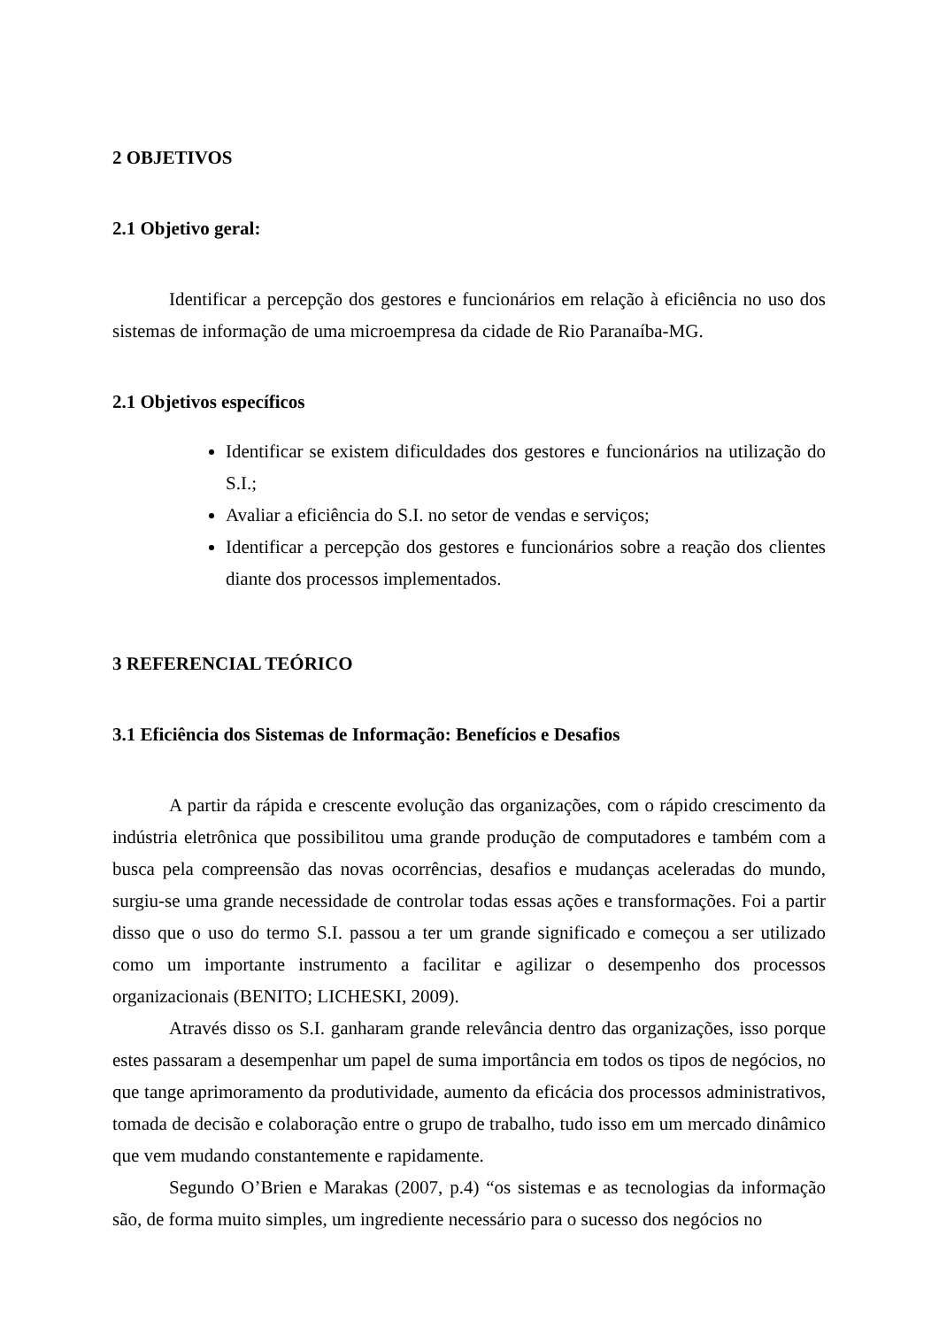2 OBJETIVOS
2.1 Objetivo geral:
Identificar a percepção dos gestores e funcionários em relação à eficiência no uso dos sistemas de informação de uma microempresa da cidade de Rio Paranaíba-MG.
2.1 Objetivos específicos
Identificar se existem dificuldades dos gestores e funcionários na utilização do S.I.;
Avaliar a eficiência do S.I. no setor de vendas e serviços;
Identificar a percepção dos gestores e funcionários sobre a reação dos clientes diante dos processos implementados.
3 REFERENCIAL TEÓRICO
3.1 Eficiência dos Sistemas de Informação: Benefícios e Desafios
A partir da rápida e crescente evolução das organizações, com o rápido crescimento da indústria eletrônica que possibilitou uma grande produção de computadores e também com a busca pela compreensão das novas ocorrências, desafios e mudanças aceleradas do mundo, surgiu-se uma grande necessidade de controlar todas essas ações e transformações. Foi a partir disso que o uso do termo S.I. passou a ter um grande significado e começou a ser utilizado como um importante instrumento a facilitar e agilizar o desempenho dos processos organizacionais (BENITO; LICHESKI, 2009).
Através disso os S.I. ganharam grande relevância dentro das organizações, isso porque estes passaram a desempenhar um papel de suma importância em todos os tipos de negócios, no que tange aprimoramento da produtividade, aumento da eficácia dos processos administrativos, tomada de decisão e colaboração entre o grupo de trabalho, tudo isso em um mercado dinâmico que vem mudando constantemente e rapidamente.
Segundo O’Brien e Marakas (2007, p.4) “os sistemas e as tecnologias da informação são, de forma muito simples, um ingrediente necessário para o sucesso dos negócios no